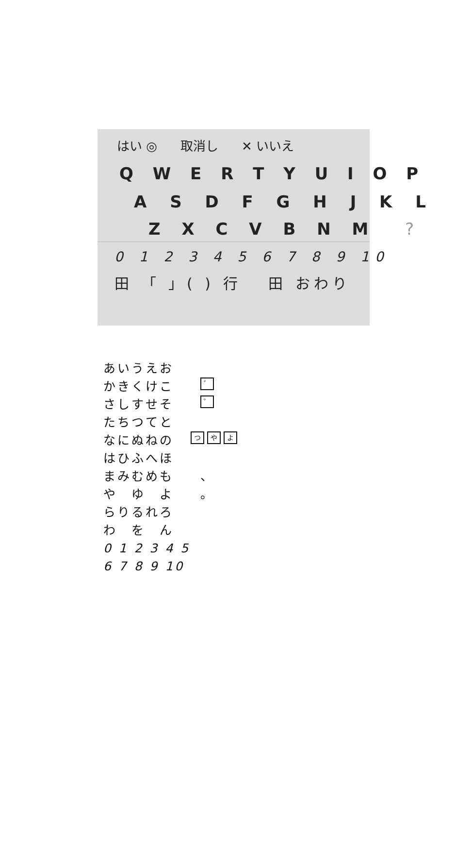はい ◎ 取消し ✕ いいえ
Q W E R T Y U I O P
A S D F G H J K L
Z X C V B N M?
0 1 2 3 4 5 6 7 8 9 10
田 「 」( ) 行 　田 おわり
あいうえお
かきくけこ ゛
さしすせそ ゜
たちつてと
なにぬねの つ や よ
はひふへほ
まみむめも 、
や　ゆ　よ 。
らりるれろ
わ　を　ん
0 1 2 3 4 5 6 7 8 9 10